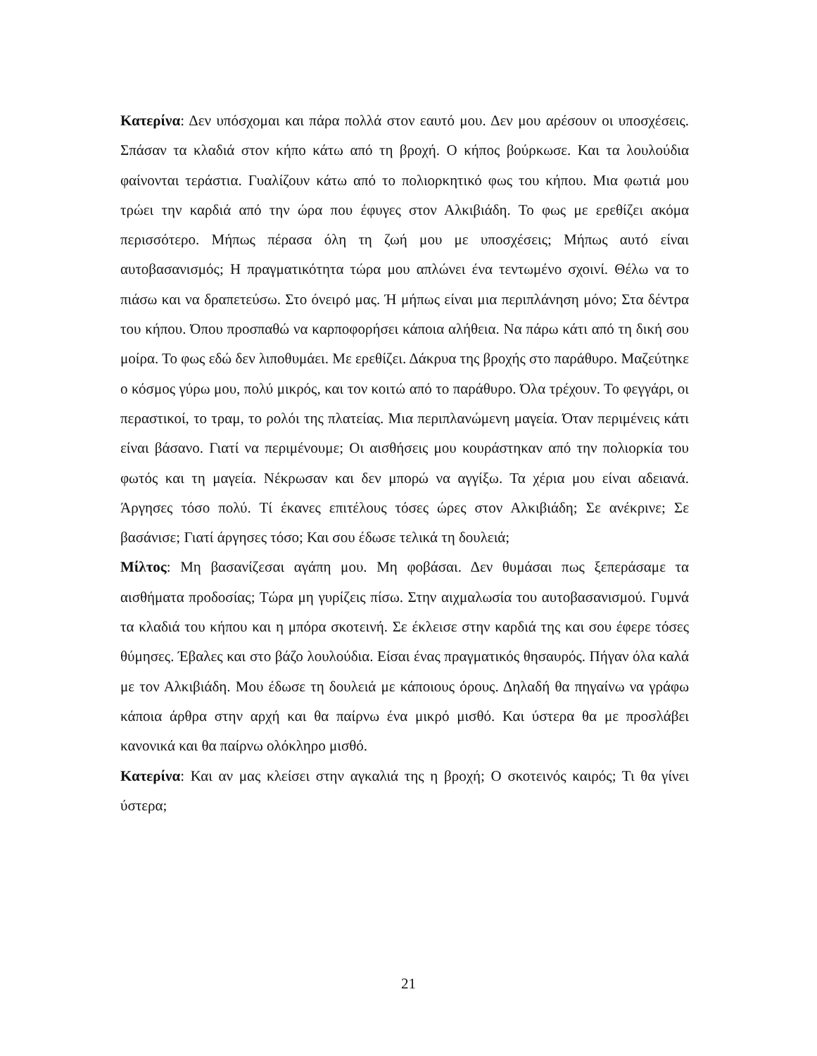Κατερίνα: Δεν υπόσχομαι και πάρα πολλά στον εαυτό μου. Δεν μου αρέσουν οι υποσχέσεις. Σπάσαν τα κλαδιά στον κήπο κάτω από τη βροχή. Ο κήπος βούρκωσε. Και τα λουλούδια φαίνονται τεράστια. Γυαλίζουν κάτω από το πολιορκητικό φως του κήπου. Μια φωτιά μου τρώει την καρδιά από την ώρα που έφυγες στον Αλκιβιάδη. Το φως με ερεθίζει ακόμα περισσότερο. Μήπως πέρασα όλη τη ζωή μου με υποσχέσεις; Μήπως αυτό είναι αυτοβασανισμός; Η πραγματικότητα τώρα μου απλώνει ένα τεντωμένο σχοινί. Θέλω να το πιάσω και να δραπετεύσω. Στο όνειρό μας. Ή μήπως είναι μια περιπλάνηση μόνο; Στα δέντρα του κήπου. Όπου προσπαθώ να καρποφορήσει κάποια αλήθεια. Να πάρω κάτι από τη δική σου μοίρα. Το φως εδώ δεν λιποθυμάει. Με ερεθίζει. Δάκρυα της βροχής στο παράθυρο. Μαζεύτηκε ο κόσμος γύρω μου, πολύ μικρός, και τον κοιτώ από το παράθυρο. Όλα τρέχουν. Το φεγγάρι, οι περαστικοί, το τραμ, το ρολόι της πλατείας. Μια περιπλανώμενη μαγεία. Όταν περιμένεις κάτι είναι βάσανο. Γιατί να περιμένουμε; Οι αισθήσεις μου κουράστηκαν από την πολιορκία του φωτός και τη μαγεία. Νέκρωσαν και δεν μπορώ να αγγίξω. Τα χέρια μου είναι αδειανά. Άργησες τόσο πολύ. Τί έκανες επιτέλους τόσες ώρες στον Αλκιβιάδη; Σε ανέκρινε; Σε βασάνισε; Γιατί άργησες τόσο; Και σου έδωσε τελικά τη δουλειά;
Μίλτος: Μη βασανίζεσαι αγάπη μου. Μη φοβάσαι. Δεν θυμάσαι πως ξεπεράσαμε τα αισθήματα προδοσίας; Τώρα μη γυρίζεις πίσω. Στην αιχμαλωσία του αυτοβασανισμού. Γυμνά τα κλαδιά του κήπου και η μπόρα σκοτεινή. Σε έκλεισε στην καρδιά της και σου έφερε τόσες θύμησες. Έβαλες και στο βάζο λουλούδια. Είσαι ένας πραγματικός θησαυρός. Πήγαν όλα καλά με τον Αλκιβιάδη. Μου έδωσε τη δουλειά με κάποιους όρους. Δηλαδή θα πηγαίνω να γράφω κάποια άρθρα στην αρχή και θα παίρνω ένα μικρό μισθό. Και ύστερα θα με προσλάβει κανονικά και θα παίρνω ολόκληρο μισθό.
Κατερίνα: Και αν μας κλείσει στην αγκαλιά της η βροχή; Ο σκοτεινός καιρός; Τι θα γίνει ύστερα;
21